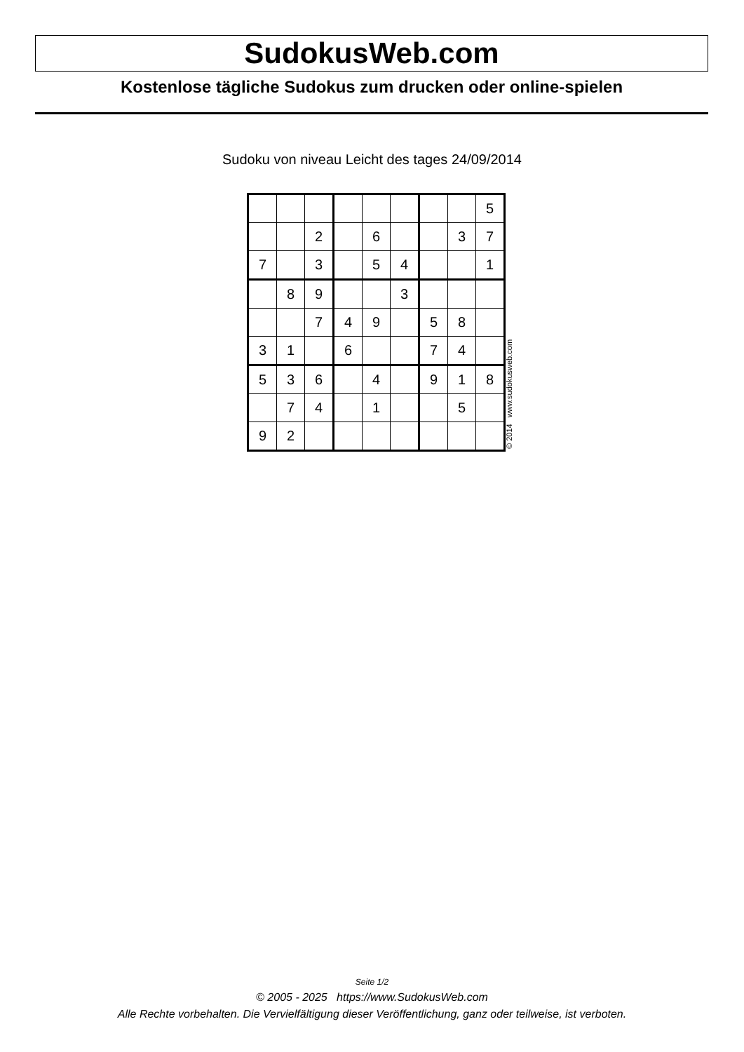SudokusWeb.com
Kostenlose tägliche Sudokus zum drucken oder online-spielen
Sudoku von niveau Leicht des tages 24/09/2014
| | | | | | | | | 5 |
| | | 2 | | 6 | | | 3 | 7 |
| 7 | | 3 | | 5 | 4 | | | 1 |
| | 8 | 9 | | | 3 | | | |
| | | 7 | 4 | 9 | | 5 | 8 | |
| 3 | 1 | | 6 | | | 7 | 4 | |
| 5 | 3 | 6 | | 4 | | 9 | 1 | 8 |
| | 7 | 4 | | 1 | | | 5 | |
| 9 | 2 | | | | | | | |
© 2014 www.sudokusweb.com
Seite 1/2
© 2005 - 2025 https://www.SudokusWeb.com
Alle Rechte vorbehalten. Die Vervielfältigung dieser Veröffentlichung, ganz oder teilweise, ist verboten.